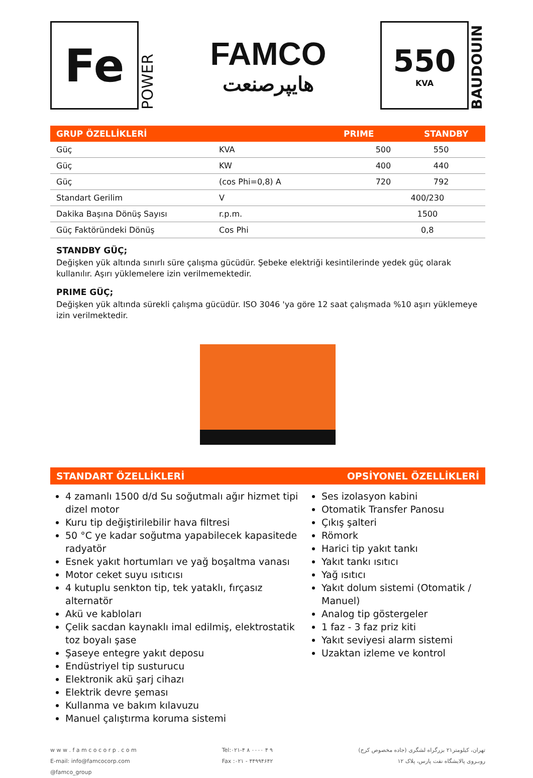Fe
POWER
FAMCO
هایپرصنعت
550
KVA
BAUDOUIN
GRUP ÖZELLİKLERİ PRIME STANDBY
| Güç | KVA | 500 | 550 |
| Güç | KW | 400 | 440 |
| Güç | (cos Phi=0,8) A | 720 | 792 |
| Standart Gerilim | V | 400/230 | |
| Dakika Başına Dönüş Sayısı | r.p.m. | 1500 | |
| Güç Faktöründeki Dönüş | Cos Phi | 0,8 | |
STANDBY GÜÇ;
Değişken yük altında sınırlı süre çalışma gücüdür. Şebeke elektriği kesintilerinde yedek güç olarak kullanılır. Aşırı yüklemelere izin verilmemektedir.
PRIME GÜÇ;
Değişken yük altında sürekli çalışma gücüdür. ISO 3046 'ya göre 12 saat çalışmada %10 aşırı yüklemeye izin verilmektedir.
STANDART ÖZELLİKLERİ OPSİYONEL ÖZELLİKLERİ
4 zamanlı 1500 d/d Su soğutmalı ağır hizmet tipi dizel motor
Kuru tip değiştirilebilir hava filtresi
50 °C ye kadar soğutma yapabilecek kapasitede radyatör
Esnek yakıt hortumları ve yağ boşaltma vanası
Motor ceket suyu ısıtıcısı
4 kutuplu senkton tip, tek yataklı, fırçasız alternatör
Akü ve kabloları
Çelik sacdan kaynaklı imal edilmiş, elektrostatik toz boyalı şase
Şaseye entegre yakıt deposu
Endüstriyel tip susturucu
Elektronik akü şarj cihazı
Elektrik devre şeması
Kullanma ve bakım kılavuzu
Manuel çalıştırma koruma sistemi
Ses izolasyon kabini
Otomatik Transfer Panosu
Çıkış şalteri
Römork
Harici tip yakıt tankı
Yakıt tankı ısıtıcı
Yağ ısıtıcı
Yakıt dolum sistemi (Otomatik / Manuel)
Analog tip göstergeler
1 faz - 3 faz priz kiti
Yakıt seviyesi alarm sistemi
Uzaktan izleme ve kontrol
w w w . f a m c o c o r p . c o m
E-mail: info@famcocorp.com
@famco_group
Tel:۰۲۱-۴ ۸ ۰۰۰۰ ۴ ۹
Fax :۰۲۱ - ۴۴۹۹۴۶۴۲
تهران، کیلومتر۲۱ بزرگراه لشگری (جاده مخصوص کرج)
روبـروی پالایشگاه نفت پارس، پلاک ۱۲